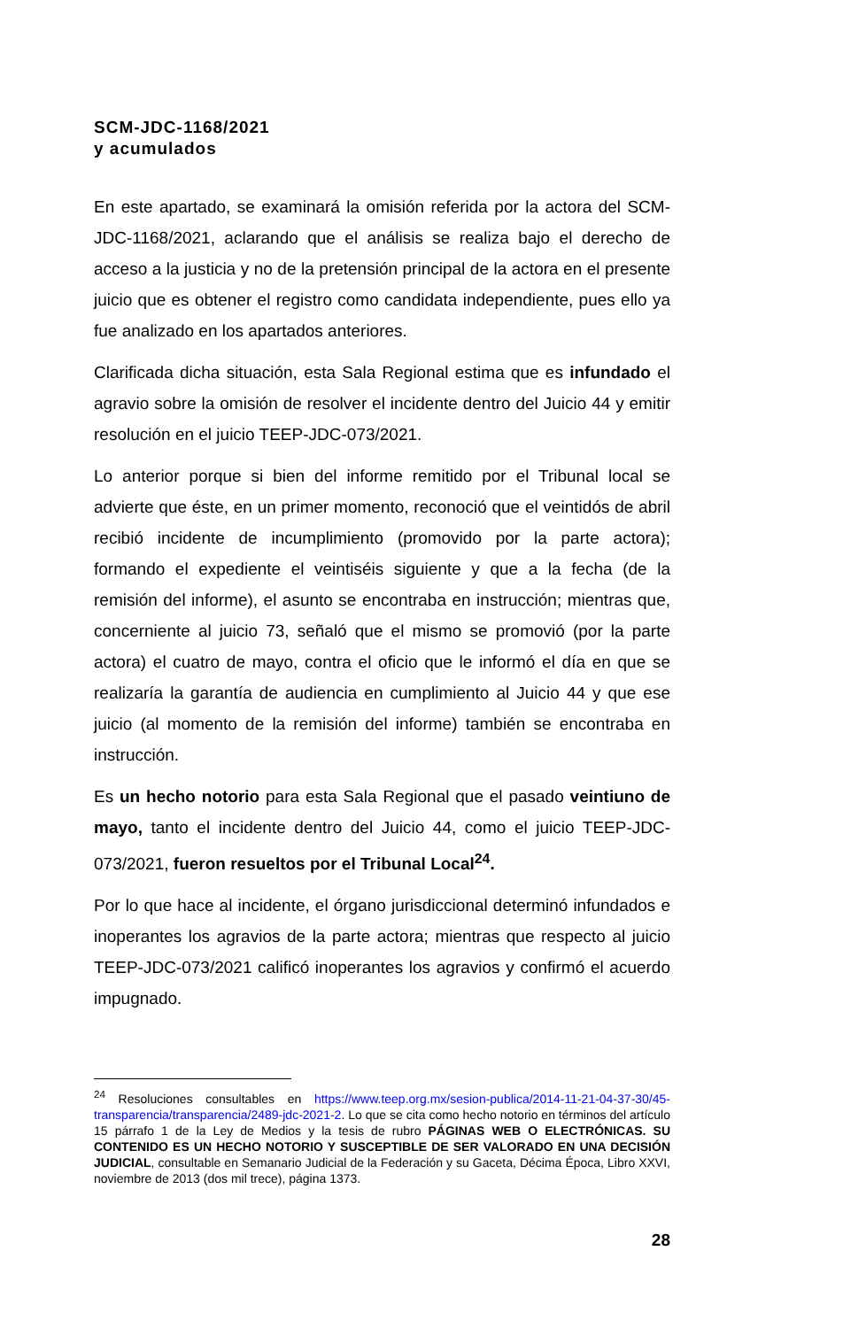SCM-JDC-1168/2021
y acumulados
En este apartado, se examinará la omisión referida por la actora del SCM-JDC-1168/2021, aclarando que el análisis se realiza bajo el derecho de acceso a la justicia y no de la pretensión principal de la actora en el presente juicio que es obtener el registro como candidata independiente, pues ello ya fue analizado en los apartados anteriores.
Clarificada dicha situación, esta Sala Regional estima que es infundado el agravio sobre la omisión de resolver el incidente dentro del Juicio 44 y emitir resolución en el juicio TEEP-JDC-073/2021.
Lo anterior porque si bien del informe remitido por el Tribunal local se advierte que éste, en un primer momento, reconoció que el veintidós de abril recibió incidente de incumplimiento (promovido por la parte actora); formando el expediente el veintiséis siguiente y que a la fecha (de la remisión del informe), el asunto se encontraba en instrucción; mientras que, concerniente al juicio 73, señaló que el mismo se promovió (por la parte actora) el cuatro de mayo, contra el oficio que le informó el día en que se realizaría la garantía de audiencia en cumplimiento al Juicio 44 y que ese juicio (al momento de la remisión del informe) también se encontraba en instrucción.
Es un hecho notorio para esta Sala Regional que el pasado veintiuno de mayo, tanto el incidente dentro del Juicio 44, como el juicio TEEP-JDC-073/2021, fueron resueltos por el Tribunal Local<sup>24</sup>.
Por lo que hace al incidente, el órgano jurisdiccional determinó infundados e inoperantes los agravios de la parte actora; mientras que respecto al juicio TEEP-JDC-073/2021 calificó inoperantes los agravios y confirmó el acuerdo impugnado.
<sup>24</sup> Resoluciones consultables en https://www.teep.org.mx/sesion-publica/2014-11-21-04-37-30/45-transparencia/transparencia/2489-jdc-2021-2. Lo que se cita como hecho notorio en términos del artículo 15 párrafo 1 de la Ley de Medios y la tesis de rubro PÁGINAS WEB O ELECTRÓNICAS. SU CONTENIDO ES UN HECHO NOTORIO Y SUSCEPTIBLE DE SER VALORADO EN UNA DECISIÓN JUDICIAL, consultable en Semanario Judicial de la Federación y su Gaceta, Décima Época, Libro XXVI, noviembre de 2013 (dos mil trece), página 1373.
28